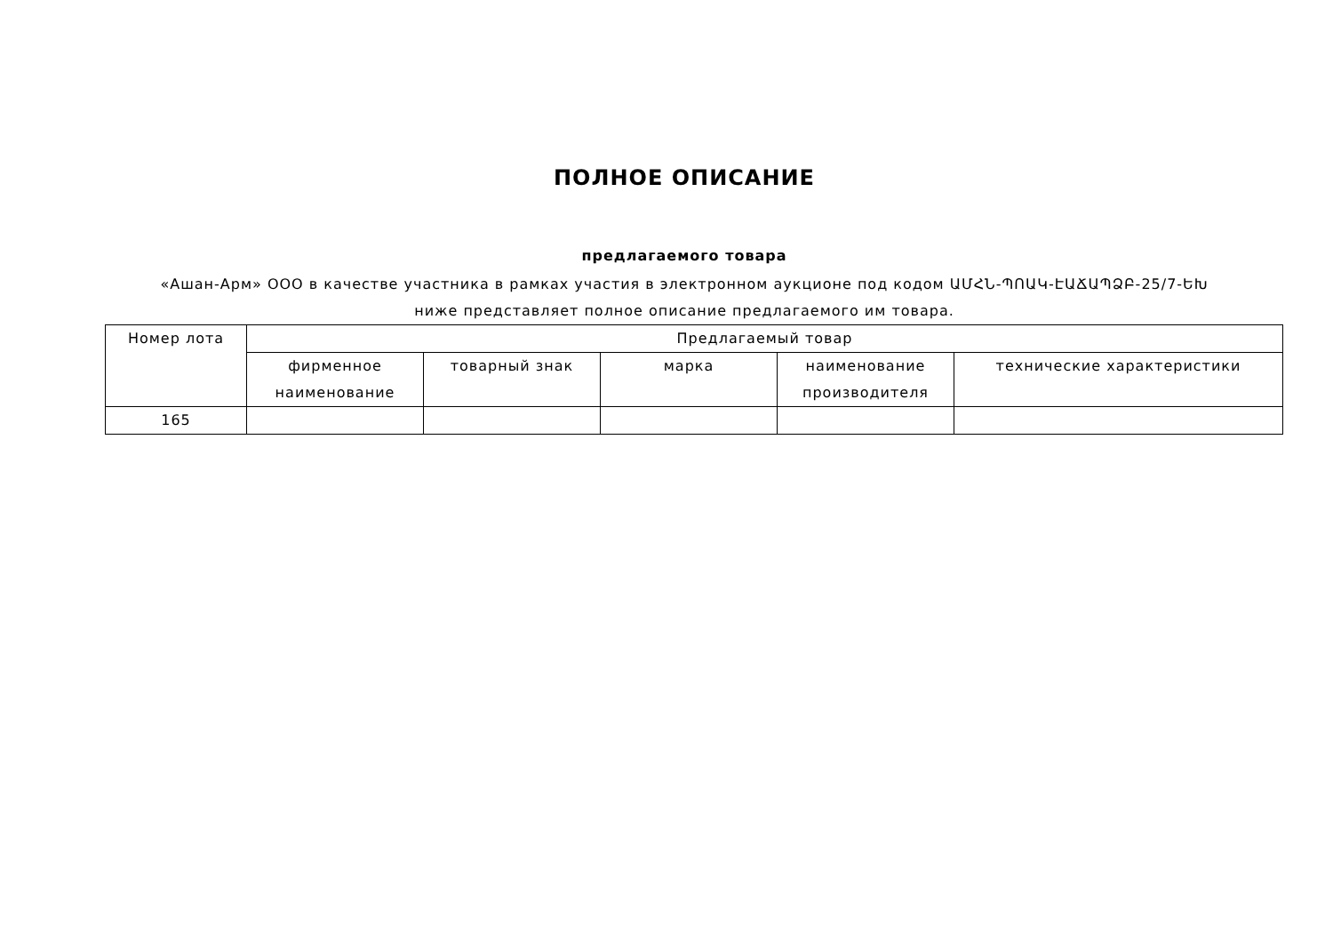ПОЛНОЕ ОПИСАНИЕ
предлагаемого товара
«Ашан-Арм» ООО в качестве участника в рамках участия в электронном аукционе под кодом ԱՄՀՆ-ՊՈԱԿ-ԷԱՃԱՊՁԲ-25/7-ԵԽ
ниже представляет полное описание предлагаемого им товара.
| Номер лота | Предлагаемый товар | | | | |
| --- | --- | --- | --- | --- | --- |
| | фирменное наименование | товарный знак | марка | наименование производителя | технические характеристики |
| 165 | | | | | |